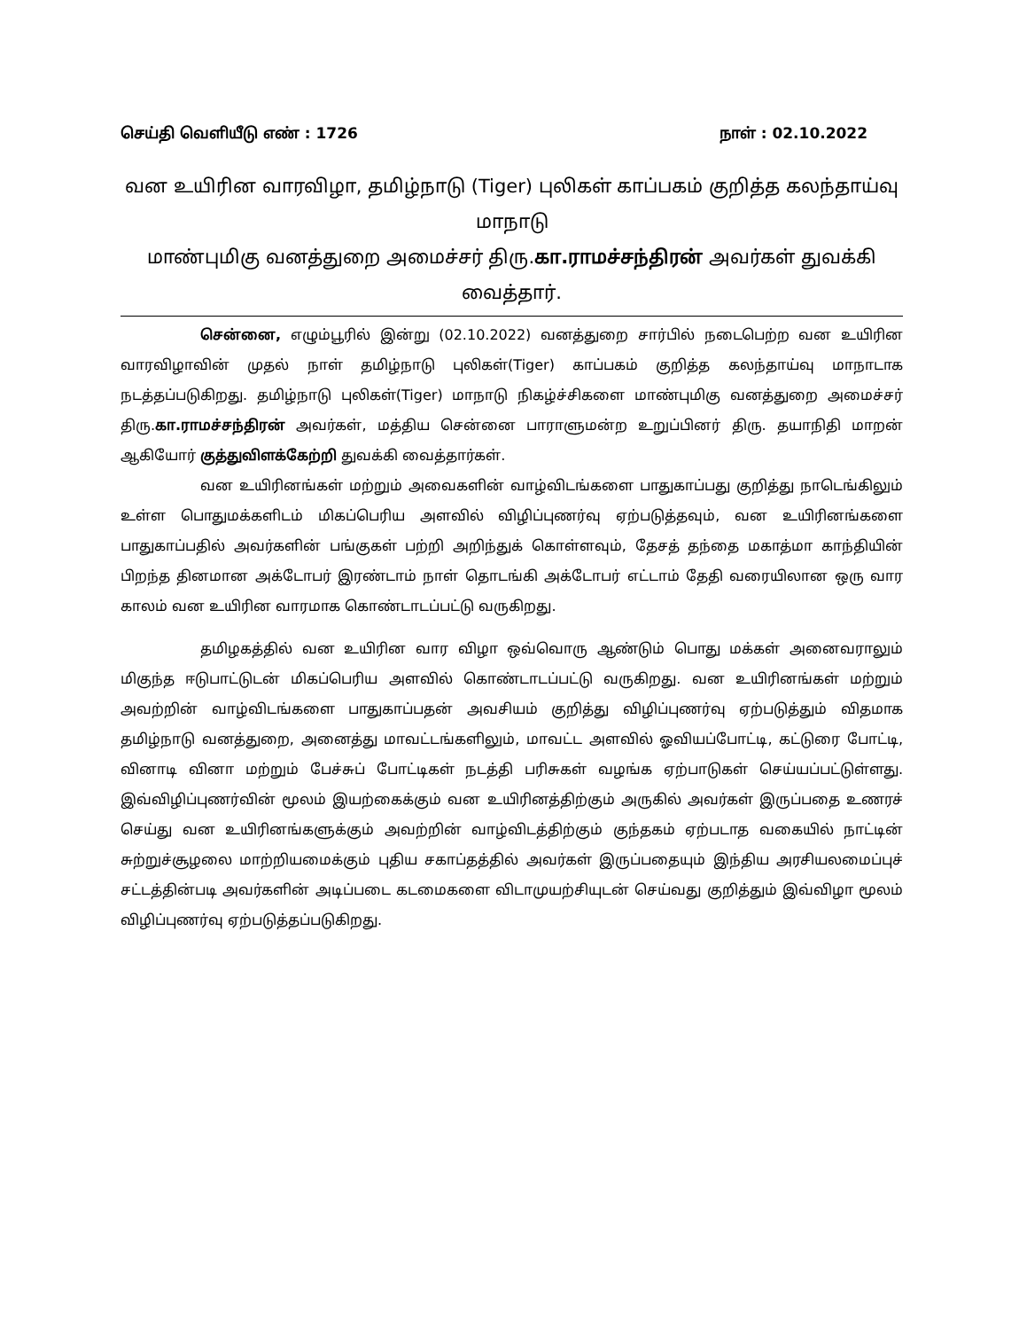செய்தி வெளியீடு எண் : 1726 நாள் : 02.10.2022
வன உயிரின வாரவிழா, தமிழ்நாடு (Tiger) புலிகள் காப்பகம் குறித்த கலந்தாய்வு மாநாடு
மாண்புமிகு வனத்துறை அமைச்சர் திரு.கா.ராமச்சந்திரன் அவர்கள் துவக்கி வைத்தார்.
சென்னை, எழும்பூரில் இன்று (02.10.2022) வனத்துறை சார்பில் நடைபெற்ற வன உயிரின வாரவிழாவின் முதல் நாள் தமிழ்நாடு புலிகள்(Tiger) காப்பகம் குறித்த கலந்தாய்வு மாநாடாக நடத்தப்படுகிறது. தமிழ்நாடு புலிகள்(Tiger) மாநாடு நிகழ்ச்சிகளை மாண்புமிகு வனத்துறை அமைச்சர் திரு.கா.ராமச்சந்திரன் அவர்கள், மத்திய சென்னை பாராளுமன்ற உறுப்பினர் திரு. தயாநிதி மாறன் ஆகியோர் குத்துவிளக்கேற்றி துவக்கி வைத்தார்கள்.
வன உயிரினங்கள் மற்றும் அவைகளின் வாழ்விடங்களை பாதுகாப்பது குறித்து நாடெங்கிலும் உள்ள பொதுமக்களிடம் மிகப்பெரிய அளவில் விழிப்புணர்வு ஏற்படுத்தவும், வன உயிரினங்களை பாதுகாப்பதில் அவர்களின் பங்குகள் பற்றி அறிந்துக் கொள்ளவும், தேசத் தந்தை மகாத்மா காந்தியின் பிறந்த தினமான அக்டோபர் இரண்டாம் நாள் தொடங்கி அக்டோபர் எட்டாம் தேதி வரையிலான ஒரு வார காலம் வன உயிரின வாரமாக கொண்டாடப்பட்டு வருகிறது.
தமிழகத்தில் வன உயிரின வார விழா ஒவ்வொரு ஆண்டும் பொது மக்கள் அனைவராலும் மிகுந்த ஈடுபாட்டுடன் மிகப்பெரிய அளவில் கொண்டாடப்பட்டு வருகிறது. வன உயிரினங்கள் மற்றும் அவற்றின் வாழ்விடங்களை பாதுகாப்பதன் அவசியம் குறித்து விழிப்புணர்வு ஏற்படுத்தும் விதமாக தமிழ்நாடு வனத்துறை, அனைத்து மாவட்டங்களிலும், மாவட்ட அளவில் ஓவியப்போட்டி, கட்டுரை போட்டி, வினாடி வினா மற்றும் பேச்சுப் போட்டிகள் நடத்தி பரிசுகள் வழங்க ஏற்பாடுகள் செய்யப்பட்டுள்ளது. இவ்விழிப்புணர்வின் மூலம் இயற்கைக்கும் வன உயிரினத்திற்கும் அருகில் அவர்கள் இருப்பதை உணரச் செய்து வன உயிரினங்களுக்கும் அவற்றின் வாழ்விடத்திற்கும் குந்தகம் ஏற்படாத வகையில் நாட்டின் சுற்றுச்சூழலை மாற்றியமைக்கும் புதிய சகாப்தத்தில் அவர்கள் இருப்பதையும் இந்திய அரசியலமைப்புச் சட்டத்தின்படி அவர்களின் அடிப்படை கடமைகளை விடாமுயற்சியுடன் செய்வது குறித்தும் இவ்விழா மூலம் விழிப்புணர்வு ஏற்படுத்தப்படுகிறது.